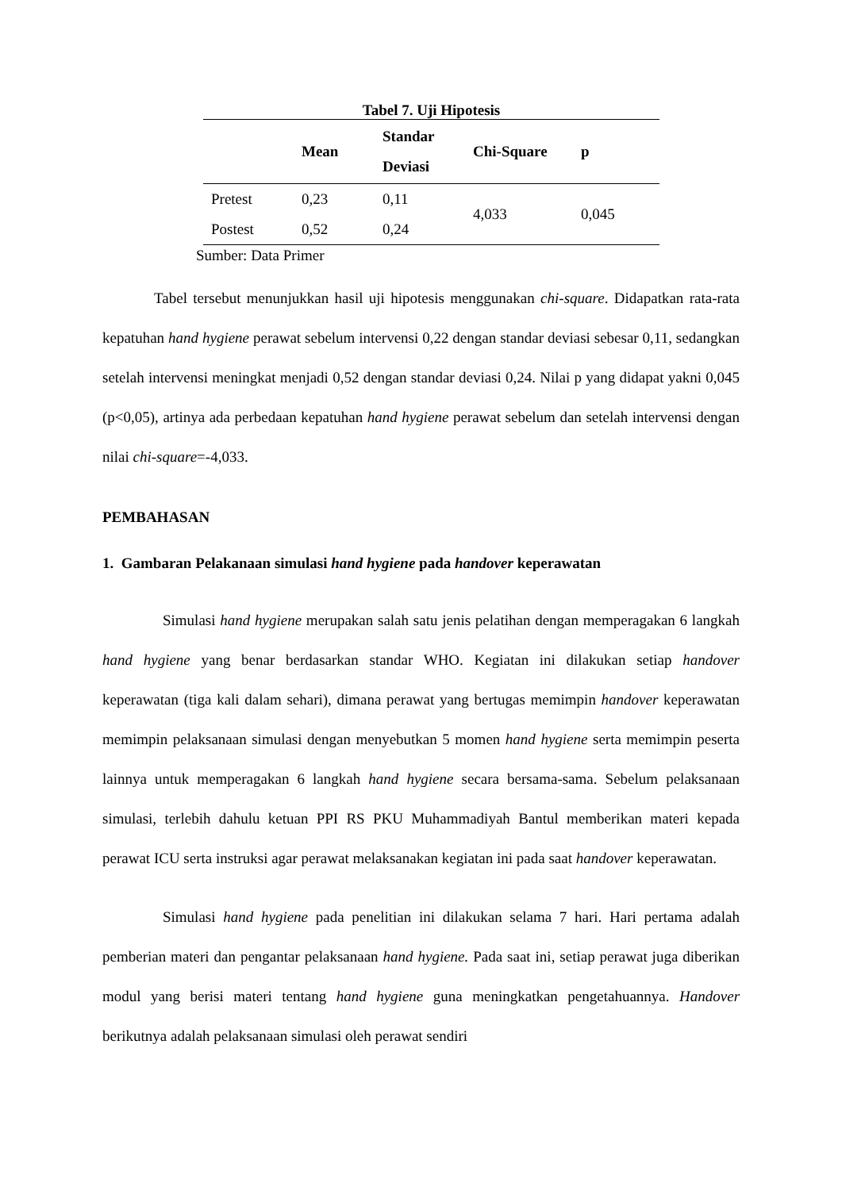Tabel 7. Uji Hipotesis
| | Mean | Standar Deviasi | Chi-Square | p |
| --- | --- | --- | --- | --- |
| Pretest | 0,23 | 0,11 | 4,033 | 0,045 |
| Postest | 0,52 | 0,24 | | |
Sumber: Data Primer
Tabel tersebut menunjukkan hasil uji hipotesis menggunakan chi-square. Didapatkan rata-rata kepatuhan hand hygiene perawat sebelum intervensi 0,22 dengan standar deviasi sebesar 0,11, sedangkan setelah intervensi meningkat menjadi 0,52 dengan standar deviasi 0,24. Nilai p yang didapat yakni 0,045 (p<0,05), artinya ada perbedaan kepatuhan hand hygiene perawat sebelum dan setelah intervensi dengan nilai chi-square=-4,033.
PEMBAHASAN
1. Gambaran Pelakanaan simulasi hand hygiene pada handover keperawatan
Simulasi hand hygiene merupakan salah satu jenis pelatihan dengan memperagakan 6 langkah hand hygiene yang benar berdasarkan standar WHO. Kegiatan ini dilakukan setiap handover keperawatan (tiga kali dalam sehari), dimana perawat yang bertugas memimpin handover keperawatan memimpin pelaksanaan simulasi dengan menyebutkan 5 momen hand hygiene serta memimpin peserta lainnya untuk memperagakan 6 langkah hand hygiene secara bersama-sama. Sebelum pelaksanaan simulasi, terlebih dahulu ketuan PPI RS PKU Muhammadiyah Bantul memberikan materi kepada perawat ICU serta instruksi agar perawat melaksanakan kegiatan ini pada saat handover keperawatan.
Simulasi hand hygiene pada penelitian ini dilakukan selama 7 hari. Hari pertama adalah pemberian materi dan pengantar pelaksanaan hand hygiene. Pada saat ini, setiap perawat juga diberikan modul yang berisi materi tentang hand hygiene guna meningkatkan pengetahuannya. Handover berikutnya adalah pelaksanaan simulasi oleh perawat sendiri